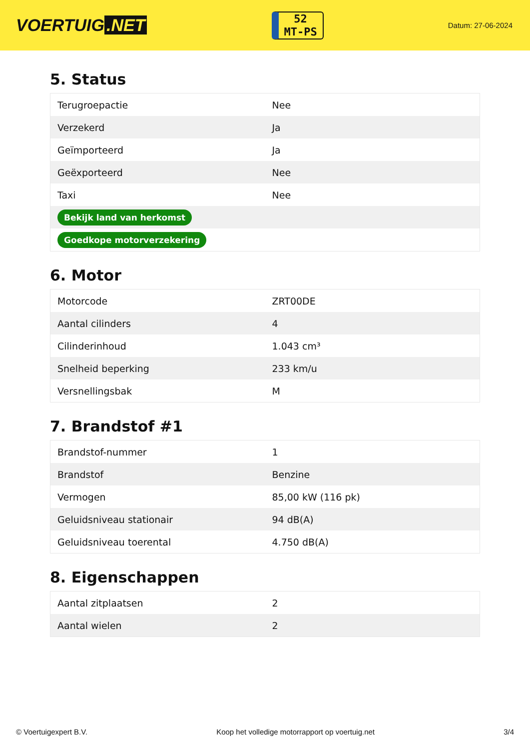VOERTUIG.NET
52
MT-PS
Datum: 27-06-2024
5. Status
| Terugroepactie | Nee |
| Verzekerd | Ja |
| Geïmporteerd | Ja |
| Geëxporteerd | Nee |
| Taxi | Nee |
| Bekijk land van herkomst | |
| Goedkope motorverzekering | |
6. Motor
| Motorcode | ZRT00DE |
| Aantal cilinders | 4 |
| Cilinderinhoud | 1.043 cm³ |
| Snelheid beperking | 233 km/u |
| Versnellingsbak | M |
7. Brandstof #1
| Brandstof-nummer | 1 |
| Brandstof | Benzine |
| Vermogen | 85,00 kW (116 pk) |
| Geluidsniveau stationair | 94 dB(A) |
| Geluidsniveau toerental | 4.750 dB(A) |
8. Eigenschappen
| Aantal zitplaatsen | 2 |
| Aantal wielen | 2 |
© Voertuigexpert B.V. Koop het volledige motorrapport op voertuig.net 3/4